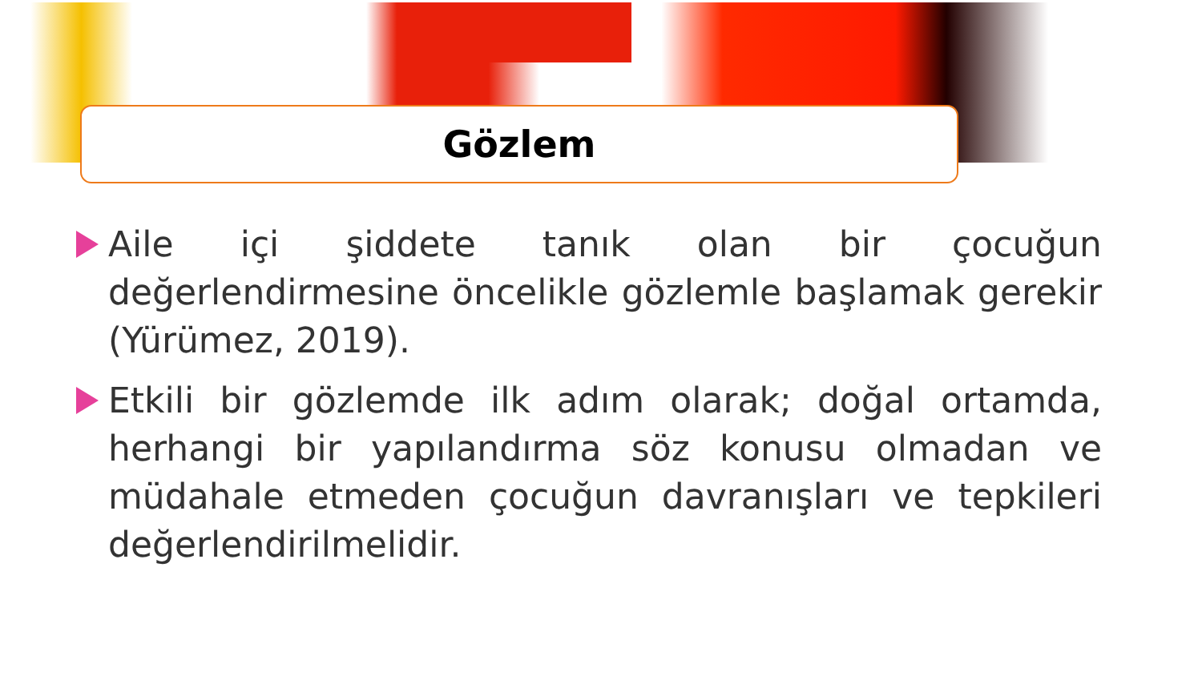Gözlem
Aile içi şiddete tanık olan bir çocuğun değerlendirmesine öncelikle gözlemle başlamak gerekir (Yürümez, 2019).
Etkili bir gözlemde ilk adım olarak; doğal ortamda, herhangi bir yapılandırma söz konusu olmadan ve müdahale etmeden çocuğun davranışları ve tepkileri değerlendirilmelidir.